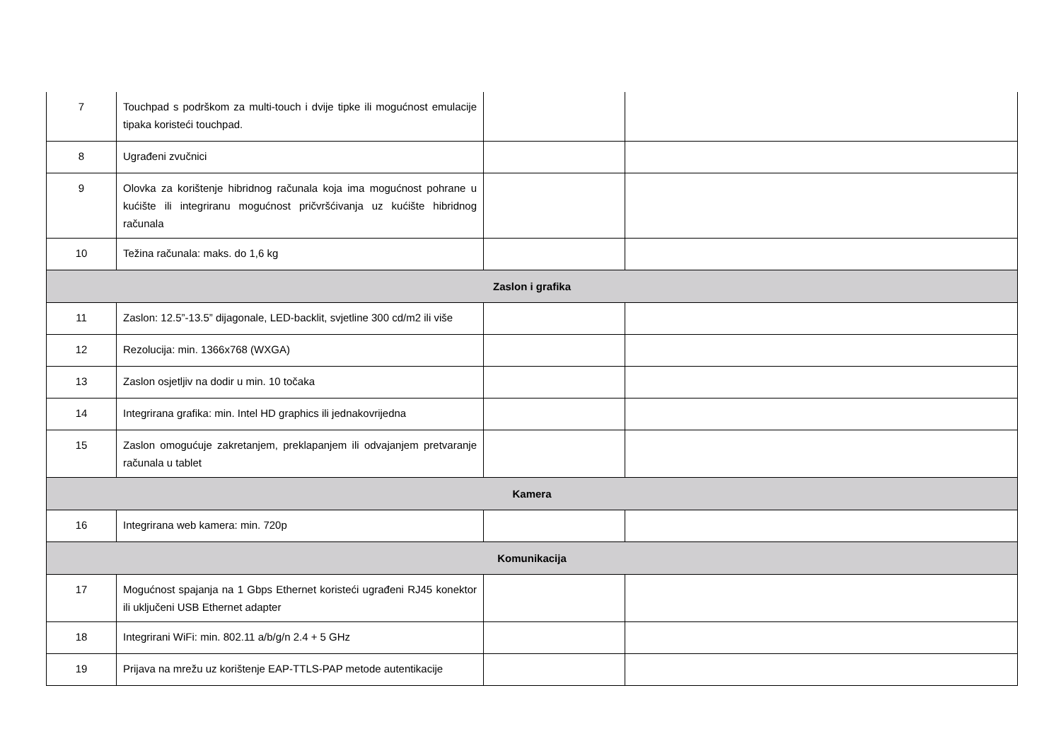| 7 | Touchpad s podrškom za multi-touch i dvije tipke ili mogućnost emulacije tipaka koristeći touchpad. | | |
| 8 | Ugrađeni zvučnici | | |
| 9 | Olovka za korištenje hibridnog računala koja ima mogućnost pohrane u kućište ili integriranu mogućnost pričvršćivanja uz kućište hibridnog računala | | |
| 10 | Težina računala: maks. do 1,6 kg | | |
| Zaslon i grafika | | | |
| 11 | Zaslon: 12.5”-13.5” dijagonale, LED-backlit, svjetline 300 cd/m2 ili više | | |
| 12 | Rezolucija: min. 1366x768 (WXGA) | | |
| 13 | Zaslon osjetljiv na dodir u min. 10 točaka | | |
| 14 | Integrirana grafika: min. Intel HD graphics ili jednakovrijedna | | |
| 15 | Zaslon omogućuje zakretanjem, preklapanjem ili odvajanjem pretvaranje računala u tablet | | |
| Kamera | | | |
| 16 | Integrirana web kamera: min. 720p | | |
| Komunikacija | | | |
| 17 | Mogućnost spajanja na 1 Gbps Ethernet koristeći ugrađeni RJ45 konektor ili uključeni USB Ethernet adapter | | |
| 18 | Integrirani WiFi: min. 802.11 a/b/g/n 2.4 + 5 GHz | | |
| 19 | Prijava na mrežu uz korištenje EAP-TTLS-PAP metode autentikacije | | |